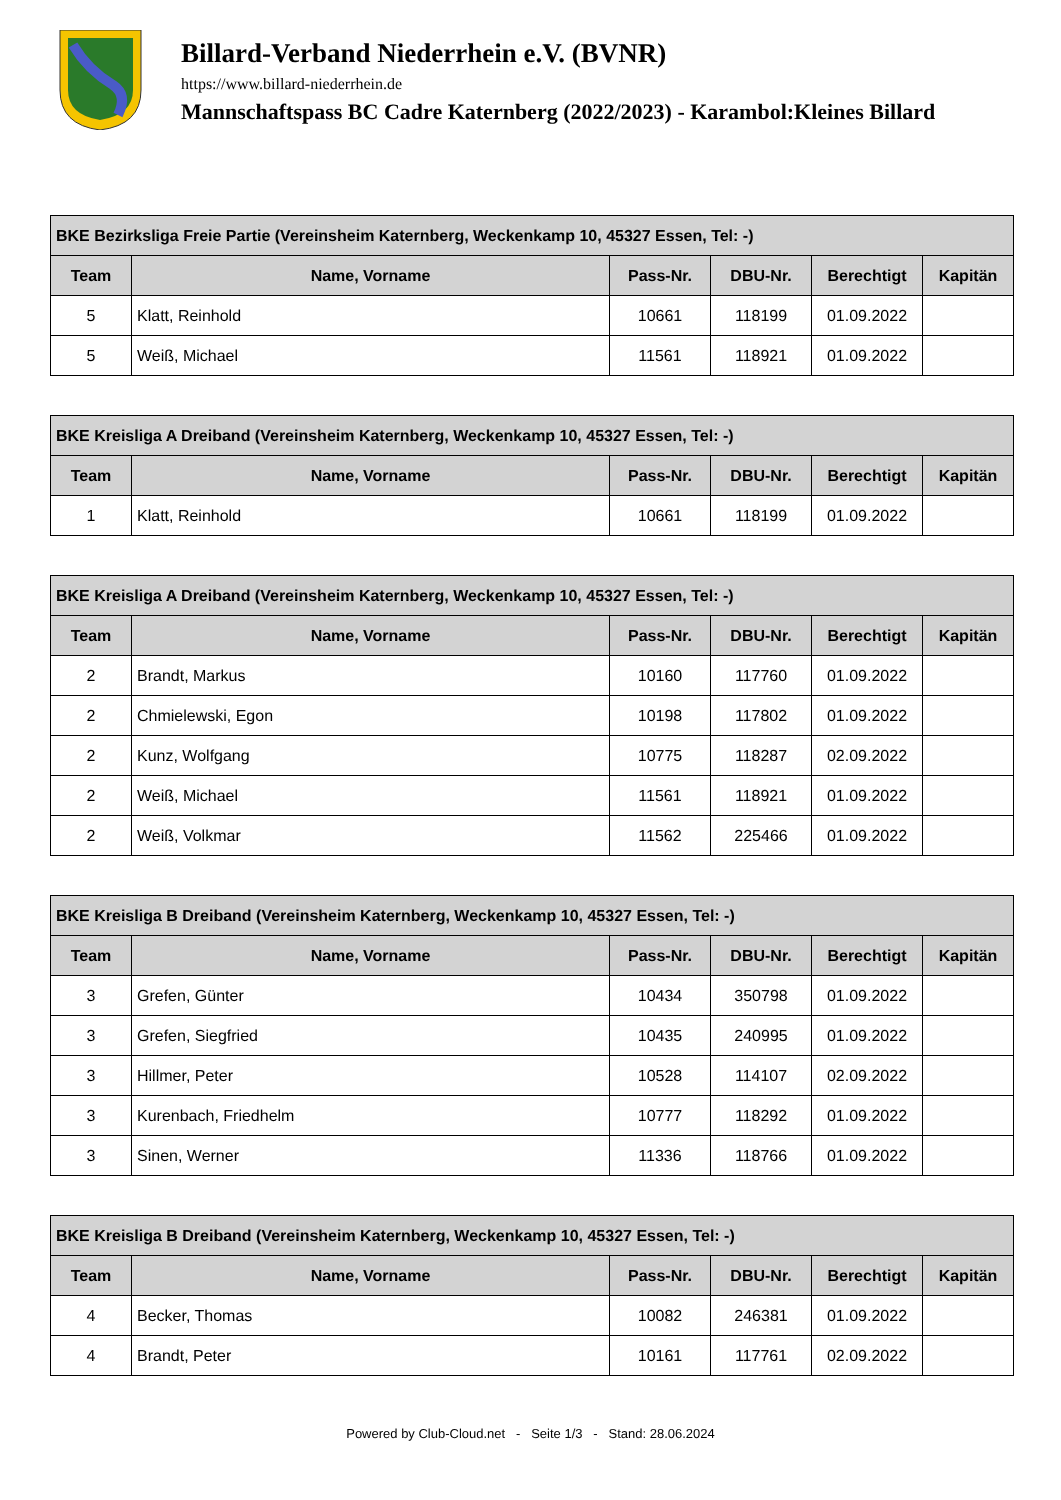Billard-Verband Niederrhein e.V. (BVNR)
https://www.billard-niederrhein.de
Mannschaftspass BC Cadre Katernberg (2022/2023) - Karambol:Kleines Billard
| BKE Bezirksliga Freie Partie (Vereinsheim Katernberg, Weckenkamp 10, 45327 Essen, Tel: -) | | | | | |
| --- | --- | --- | --- | --- | --- |
| Team | Name, Vorname | Pass-Nr. | DBU-Nr. | Berechtigt | Kapitän |
| 5 | Klatt, Reinhold | 10661 | 118199 | 01.09.2022 | |
| 5 | Weiß, Michael | 11561 | 118921 | 01.09.2022 | |
| BKE Kreisliga A Dreiband (Vereinsheim Katernberg, Weckenkamp 10, 45327 Essen, Tel: -) | | | | | |
| --- | --- | --- | --- | --- | --- |
| Team | Name, Vorname | Pass-Nr. | DBU-Nr. | Berechtigt | Kapitän |
| 1 | Klatt, Reinhold | 10661 | 118199 | 01.09.2022 | |
| BKE Kreisliga A Dreiband (Vereinsheim Katernberg, Weckenkamp 10, 45327 Essen, Tel: -) | | | | | |
| --- | --- | --- | --- | --- | --- |
| Team | Name, Vorname | Pass-Nr. | DBU-Nr. | Berechtigt | Kapitän |
| 2 | Brandt, Markus | 10160 | 117760 | 01.09.2022 | |
| 2 | Chmielewski, Egon | 10198 | 117802 | 01.09.2022 | |
| 2 | Kunz, Wolfgang | 10775 | 118287 | 02.09.2022 | |
| 2 | Weiß, Michael | 11561 | 118921 | 01.09.2022 | |
| 2 | Weiß, Volkmar | 11562 | 225466 | 01.09.2022 | |
| BKE Kreisliga B Dreiband (Vereinsheim Katernberg, Weckenkamp 10, 45327 Essen, Tel: -) | | | | | |
| --- | --- | --- | --- | --- | --- |
| Team | Name, Vorname | Pass-Nr. | DBU-Nr. | Berechtigt | Kapitän |
| 3 | Grefen, Günter | 10434 | 350798 | 01.09.2022 | |
| 3 | Grefen, Siegfried | 10435 | 240995 | 01.09.2022 | |
| 3 | Hillmer, Peter | 10528 | 114107 | 02.09.2022 | |
| 3 | Kurenbach, Friedhelm | 10777 | 118292 | 01.09.2022 | |
| 3 | Sinen, Werner | 11336 | 118766 | 01.09.2022 | |
| BKE Kreisliga B Dreiband (Vereinsheim Katernberg, Weckenkamp 10, 45327 Essen, Tel: -) | | | | | |
| --- | --- | --- | --- | --- | --- |
| Team | Name, Vorname | Pass-Nr. | DBU-Nr. | Berechtigt | Kapitän |
| 4 | Becker, Thomas | 10082 | 246381 | 01.09.2022 | |
| 4 | Brandt, Peter | 10161 | 117761 | 02.09.2022 | |
Powered by Club-Cloud.net - Seite 1/3 - Stand: 28.06.2024